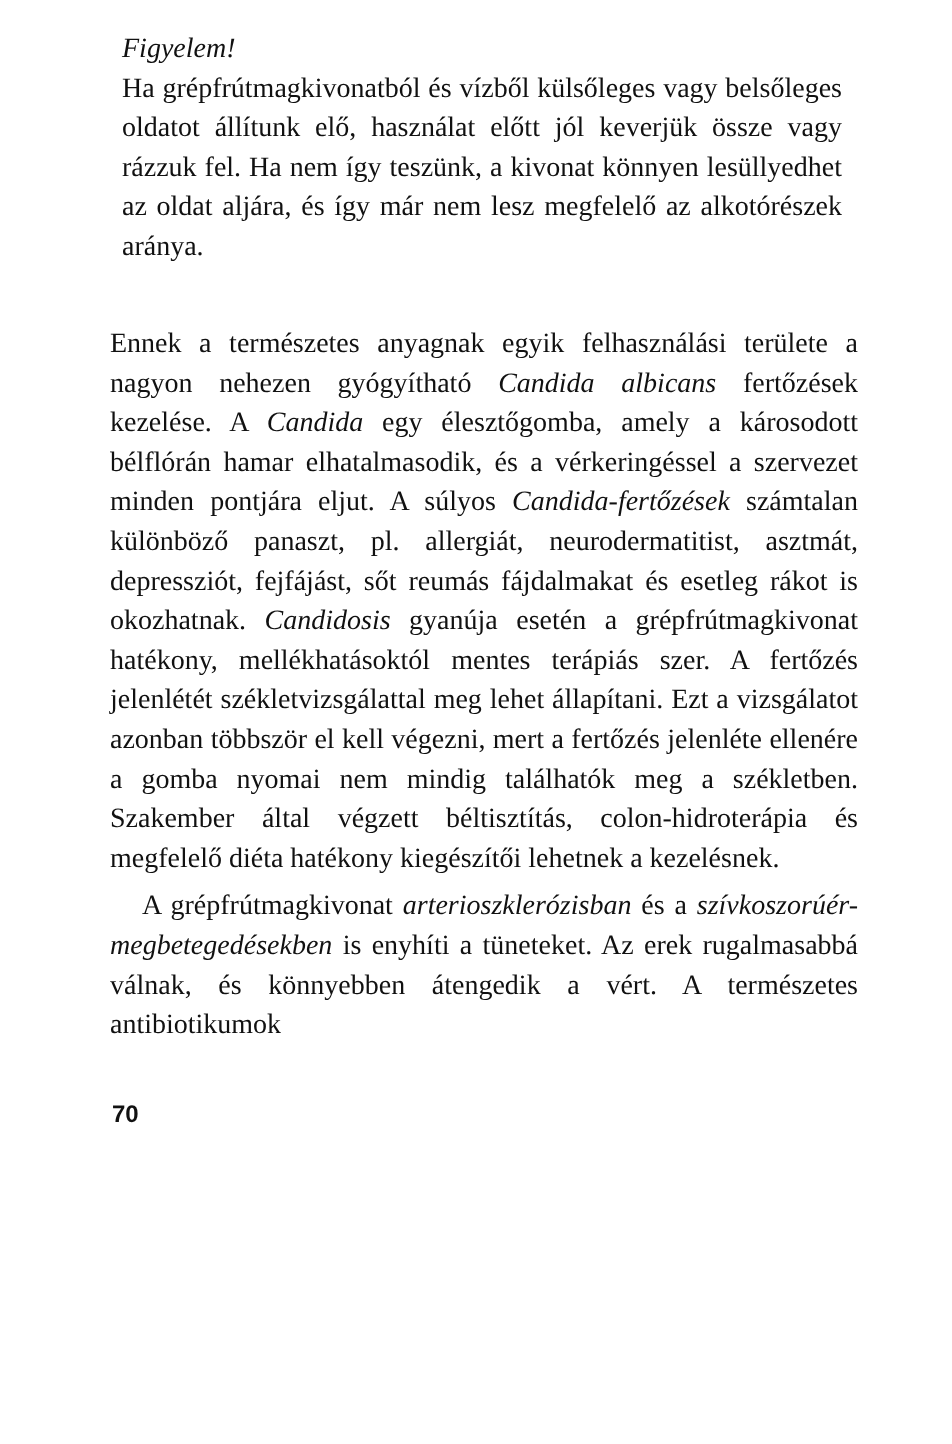Figyelem!
Ha grépfrútmagkivonatból és vízből külsőleges vagy belsőleges oldatot állítunk elő, használat előtt jól keverjük össze vagy rázzuk fel. Ha nem így teszünk, a kivonat könnyen lesüllyedhet az oldat aljára, és így már nem lesz megfelelő az alkotórészek aránya.
Ennek a természetes anyagnak egyik felhasználási területe a nagyon nehezen gyógyítható Candida albicans fertőzések kezelése. A Candida egy élesztőgomba, amely a károsodott bélflórán hamar elhatalmasodik, és a vérkeringéssel a szervezet minden pontjára eljut. A súlyos Candida-fertőzések számtalan különböző panaszt, pl. allergiát, neurodermatitist, asztmát, depressziót, fejfájást, sőt reumás fájdalmakat és esetleg rákot is okozhatnak. Candidosis gyanúja esetén a grépfrútmagkivonat hatékony, mellékhatásoktól mentes terápiás szer. A fertőzés jelenlétét székletvizsgálattal meg lehet állapítani. Ezt a vizsgálatot azonban többször el kell végezni, mert a fertőzés jelenléte ellenére a gomba nyomai nem mindig találhatók meg a székletben. Szakember által végzett béltisztítás, colon-hidroterápia és megfelelő diéta hatékony kiegészítői lehetnek a kezelésnek.
A grépfrútmagkivonat arterioszklerózisban és a szívkoszorúér-megbetegedésekben is enyhíti a tüneteket. Az erek rugalmasabbá válnak, és könnyebben átengedik a vért. A természetes antibiotikumok
70